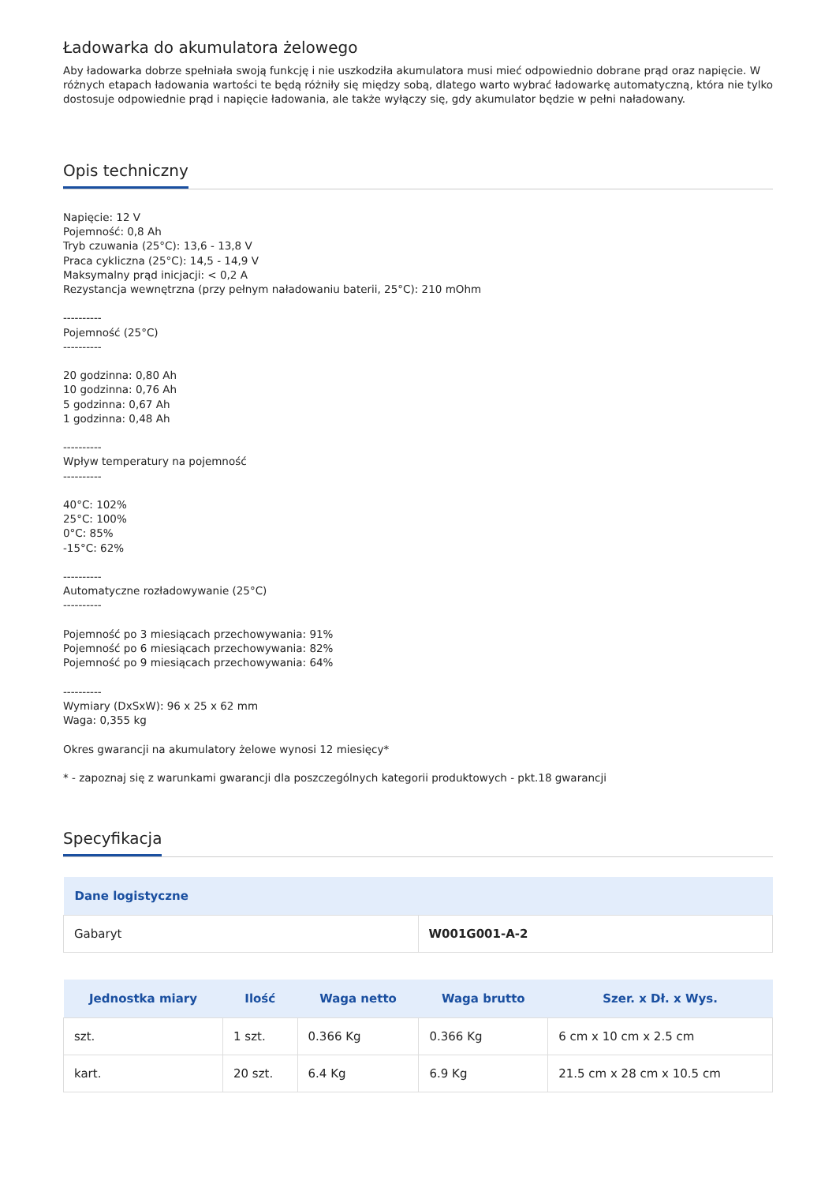Ładowarka do akumulatora żelowego
Aby ładowarka dobrze spełniała swoją funkcję i nie uszkodziła akumulatora musi mieć odpowiednio dobrane prąd oraz napięcie. W różnych etapach ładowania wartości te będą różniły się między sobą, dlatego warto wybrać ładowarkę automatyczną, która nie tylko dostosuje odpowiednie prąd i napięcie ładowania, ale także wyłączy się, gdy akumulator będzie w pełni naładowany.
Opis techniczny
Napięcie: 12 V
Pojemność: 0,8 Ah
Tryb czuwania (25°C): 13,6 - 13,8 V
Praca cykliczna (25°C): 14,5 - 14,9 V
Maksymalny prąd inicjacji: < 0,2 A
Rezystancja wewnętrzna (przy pełnym naładowaniu baterii, 25°C): 210 mOhm
----------
Pojemność (25°C)
----------
20 godzinna: 0,80 Ah
10 godzinna: 0,76 Ah
5 godzinna: 0,67 Ah
1 godzinna: 0,48 Ah
----------
Wpływ temperatury na pojemność
----------
40°C: 102%
25°C: 100%
0°C: 85%
-15°C: 62%
----------
Automatyczne rozładowywanie (25°C)
----------
Pojemność po 3 miesiącach przechowywania: 91%
Pojemność po 6 miesiącach przechowywania: 82%
Pojemność po 9 miesiącach przechowywania: 64%
----------
Wymiary (DxSxW): 96 x 25 x 62 mm
Waga: 0,355 kg
Okres gwarancji na akumulatory żelowe wynosi 12 miesięcy*
* - zapoznaj się z warunkami gwarancji dla poszczególnych kategorii produktowych - pkt.18 gwarancji
Specyfikacja
| Dane logistyczne | |
| --- | --- |
| Gabaryt | W001G001-A-2 |
| Jednostka miary | Ilość | Waga netto | Waga brutto | Szer. x Dł. x Wys. |
| --- | --- | --- | --- | --- |
| szt. | 1 szt. | 0.366 Kg | 0.366 Kg | 6 cm x 10 cm x 2.5 cm |
| kart. | 20 szt. | 6.4 Kg | 6.9 Kg | 21.5 cm x 28 cm x 10.5 cm |